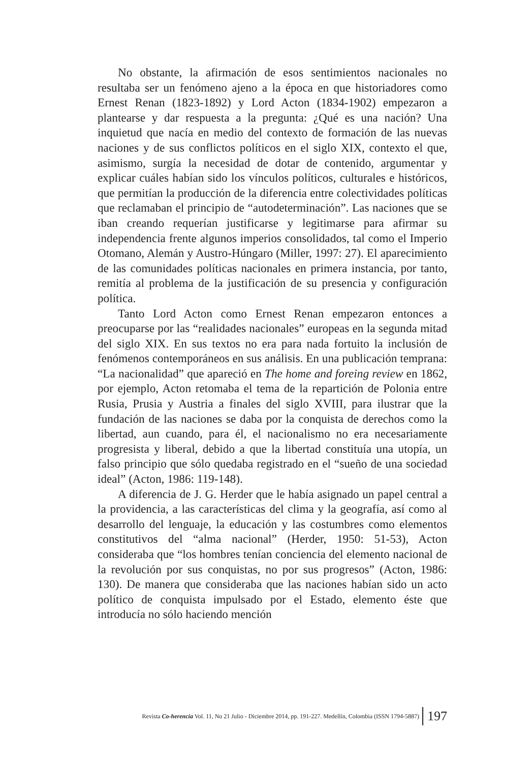No obstante, la afirmación de esos sentimientos nacionales no resultaba ser un fenómeno ajeno a la época en que historiadores como Ernest Renan (1823-1892) y Lord Acton (1834-1902) empezaron a plantearse y dar respuesta a la pregunta: ¿Qué es una nación? Una inquietud que nacía en medio del contexto de formación de las nuevas naciones y de sus conflictos políticos en el siglo XIX, contexto el que, asimismo, surgía la necesidad de dotar de contenido, argumentar y explicar cuáles habían sido los vínculos políticos, culturales e históricos, que permitían la producción de la diferencia entre colectividades políticas que reclamaban el principio de “autodeterminación”. Las naciones que se iban creando requerían justificarse y legitimarse para afirmar su independencia frente algunos imperios consolidados, tal como el Imperio Otomano, Alemán y Austro-Húngaro (Miller, 1997: 27). El aparecimiento de las comunidades políticas nacionales en primera instancia, por tanto, remitía al problema de la justificación de su presencia y configuración política.
Tanto Lord Acton como Ernest Renan empezaron entonces a preocuparse por las “realidades nacionales” europeas en la segunda mitad del siglo XIX. En sus textos no era para nada fortuito la inclusión de fenómenos contemporáneos en sus análisis. En una publicación temprana: “La nacionalidad” que apareció en The home and foreing review en 1862, por ejemplo, Acton retomaba el tema de la repartición de Polonia entre Rusia, Prusia y Austria a finales del siglo XVIII, para ilustrar que la fundación de las naciones se daba por la conquista de derechos como la libertad, aun cuando, para él, el nacionalismo no era necesariamente progresista y liberal, debido a que la libertad constituía una utopía, un falso principio que sólo quedaba registrado en el “sueño de una sociedad ideal” (Acton, 1986: 119-148).
A diferencia de J. G. Herder que le había asignado un papel central a la providencia, a las características del clima y la geografía, así como al desarrollo del lenguaje, la educación y las costumbres como elementos constitutivos del “alma nacional” (Herder, 1950: 51-53), Acton consideraba que “los hombres tenían conciencia del elemento nacional de la revolución por sus conquistas, no por sus progresos” (Acton, 1986: 130). De manera que consideraba que las naciones habían sido un acto político de conquista impulsado por el Estado, elemento éste que introducía no sólo haciendo mención
Revista Co-herencia Vol. 11, No 21 Julio - Diciembre 2014, pp. 191-227. Medellín, Colombia (ISSN 1794-5887) 197